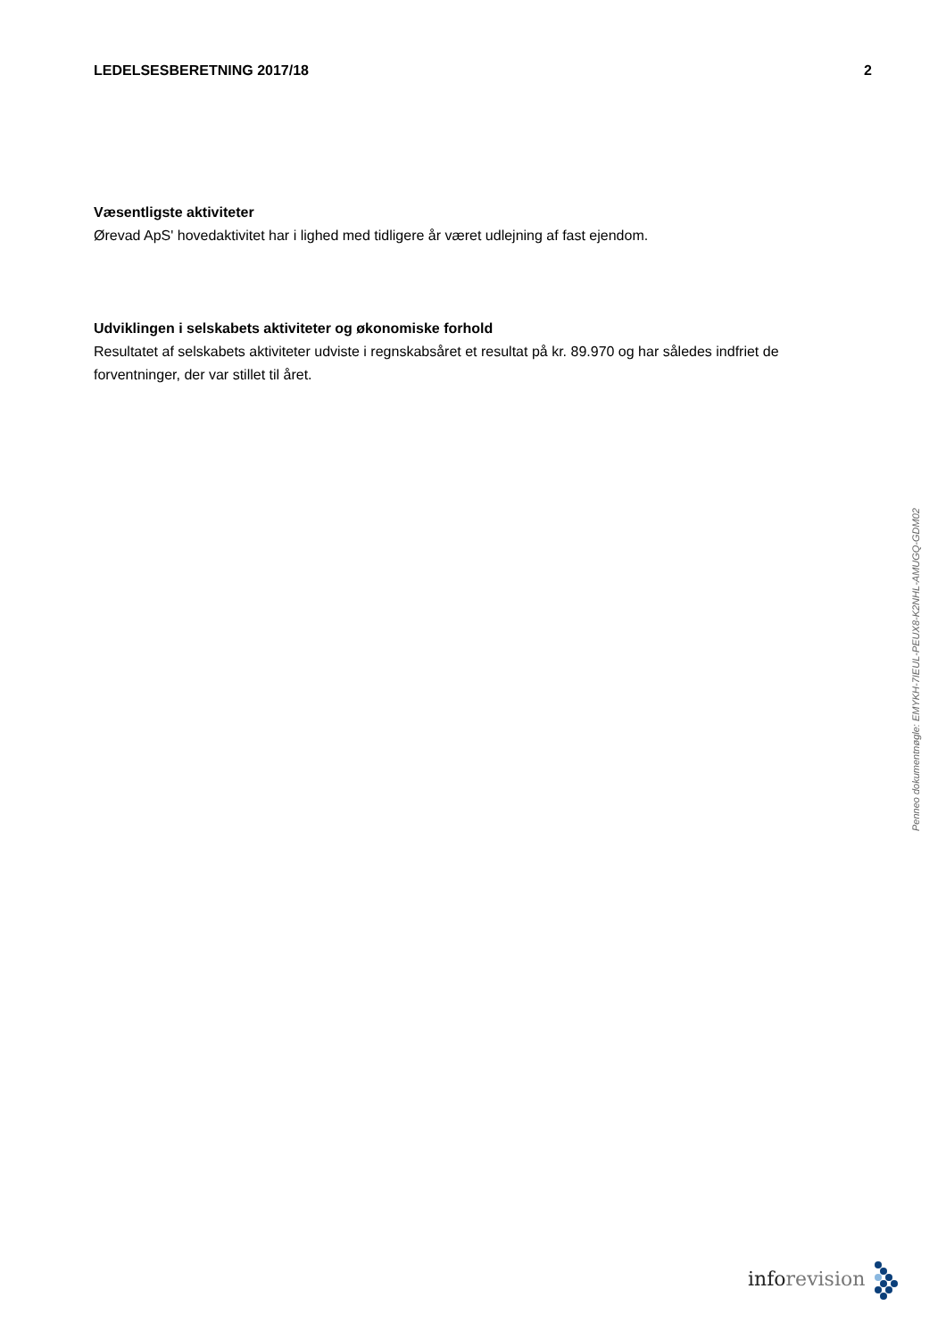LEDELSESBERETNING 2017/18 2
Væsentligste aktiviteter
Ørevad ApS' hovedaktivitet har i lighed med tidligere år været udlejning af fast ejendom.
Udviklingen i selskabets aktiviteter og økonomiske forhold
Resultatet af selskabets aktiviteter udviste i regnskabsåret et resultat på kr. 89.970 og har således indfriet de forventninger, der var stillet til året.
Penneo dokumentnøgle: EMYKH-7IEUL-PEUX8-K2NHL-AMUGQ-GDM02
info revision